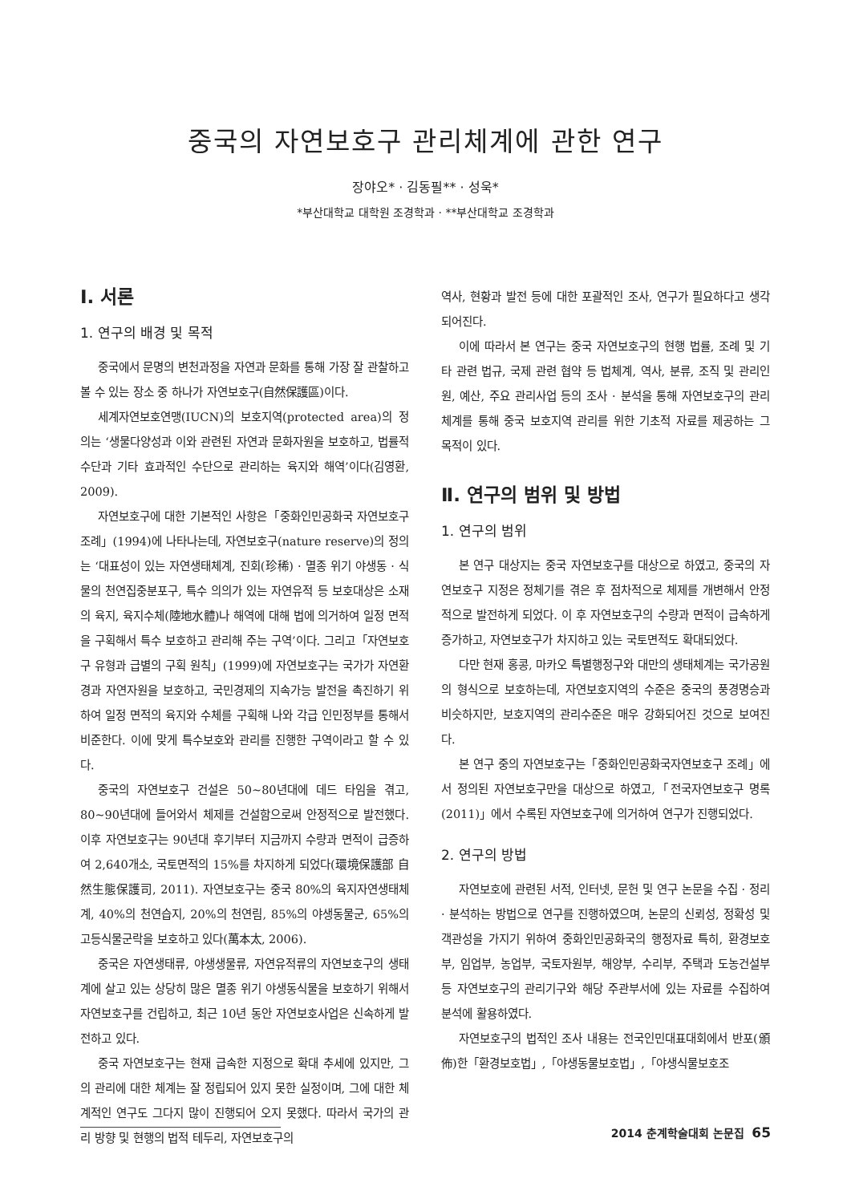중국의 자연보호구 관리체계에 관한 연구
장야오* · 김동필** · 성욱*
*부산대학교 대학원 조경학과 · **부산대학교 조경학과
Ⅰ. 서론
1. 연구의 배경 및 목적
중국에서 문명의 변천과정을 자연과 문화를 통해 가장 잘 관찰하고 볼 수 있는 장소 중 하나가 자연보호구(自然保護區)이다.
세계자연보호연맹(IUCN)의 보호지역(protected area)의 정의는 ‘생물다양성과 이와 관련된 자연과 문화자원을 보호하고, 법률적 수단과 기타 효과적인 수단으로 관리하는 육지와 해역’이다(김영환, 2009).
자연보호구에 대한 기본적인 사항은「중화인민공화국 자연보호구 조례」(1994)에 나타나는데, 자연보호구(nature reserve)의 정의는 ‘대표성이 있는 자연생태체계, 진회(珍稀) · 멸종 위기 야생동 · 식물의 천연집중분포구, 특수 의의가 있는 자연유적 등 보호대상은 소재의 육지, 육지수체(陸地水體)나 해역에 대해 법에 의거하여 일정 면적을 구획해서 특수 보호하고 관리해 주는 구역’이다. 그리고「자연보호구 유형과 급별의 구획 원칙」(1999)에 자연보호구는 국가가 자연환경과 자연자원을 보호하고, 국민경제의 지속가능 발전을 촉진하기 위하여 일정 면적의 육지와 수체를 구획해 나와 각급 인민정부를 통해서 비준한다. 이에 맞게 특수보호와 관리를 진행한 구역이라고 할 수 있다.
중국의 자연보호구 건설은 50~80년대에 데드 타임을 겪고, 80~90년대에 들어와서 체제를 건설함으로써 안정적으로 발전했다. 이후 자연보호구는 90년대 후기부터 지금까지 수량과 면적이 급증하여 2,640개소, 국토면적의 15%를 차지하게 되었다(環境保護部 自然生態保護司, 2011). 자연보호구는 중국 80%의 육지자연생태체계, 40%의 천연습지, 20%의 천연림, 85%의 야생동물군, 65%의 고등식물군락을 보호하고 있다(萬本太, 2006).
중국은 자연생태류, 야생생물류, 자연유적류의 자연보호구의 생태계에 살고 있는 상당히 많은 멸종 위기 야생동식물을 보호하기 위해서 자연보호구를 건립하고, 최근 10년 동안 자연보호사업은 신속하게 발전하고 있다.
중국 자연보호구는 현재 급속한 지정으로 확대 추세에 있지만, 그의 관리에 대한 체계는 잘 정립되어 있지 못한 실정이며, 그에 대한 체계적인 연구도 그다지 많이 진행되어 오지 못했다. 따라서 국가의 관리 방향 및 현행의 법적 테두리, 자연보호구의
역사, 현황과 발전 등에 대한 포괄적인 조사, 연구가 필요하다고 생각되어진다.
이에 따라서 본 연구는 중국 자연보호구의 현행 법률, 조례 및 기타 관련 법규, 국제 관련 협약 등 법체계, 역사, 분류, 조직 및 관리인원, 예산, 주요 관리사업 등의 조사 · 분석을 통해 자연보호구의 관리체계를 통해 중국 보호지역 관리를 위한 기초적 자료를 제공하는 그 목적이 있다.
Ⅱ. 연구의 범위 및 방법
1. 연구의 범위
본 연구 대상지는 중국 자연보호구를 대상으로 하였고, 중국의 자연보호구 지정은 정체기를 겪은 후 점차적으로 체제를 개변해서 안정적으로 발전하게 되었다. 이 후 자연보호구의 수량과 면적이 급속하게 증가하고, 자연보호구가 차지하고 있는 국토면적도 확대되었다.
다만 현재 홍콩, 마카오 특별행정구와 대만의 생태체계는 국가공원의 형식으로 보호하는데, 자연보호지역의 수준은 중국의 풍경명승과 비슷하지만, 보호지역의 관리수준은 매우 강화되어진 것으로 보여진다.
본 연구 중의 자연보호구는「중화인민공화국자연보호구 조례」에서 정의된 자연보호구만을 대상으로 하였고,「전국자연보호구 명록(2011)」에서 수록된 자연보호구에 의거하여 연구가 진행되었다.
2. 연구의 방법
자연보호에 관련된 서적, 인터넷, 문헌 및 연구 논문을 수집 · 정리 · 분석하는 방법으로 연구를 진행하였으며, 논문의 신뢰성, 정확성 및 객관성을 가지기 위하여 중화인민공화국의 행정자료 특히, 환경보호부, 임업부, 농업부, 국토자원부, 해양부, 수리부, 주택과 도농건설부 등 자연보호구의 관리기구와 해당 주관부서에 있는 자료를 수집하여 분석에 활용하였다.
자연보호구의 법적인 조사 내용는 전국인민대표대회에서 반포(頒佈)한「환경보호법」,「야생동물보호법」,「야생식물보호조
2014 춘계학술대회 논문집 65